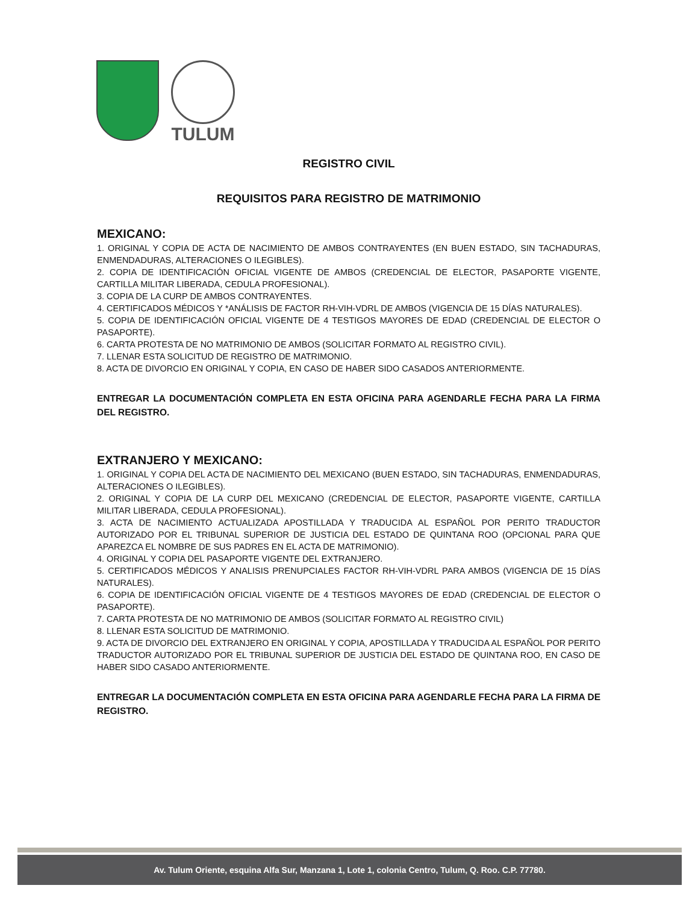TULUM
REGISTRO CIVIL
REQUISITOS PARA REGISTRO DE MATRIMONIO
MEXICANO:
1. ORIGINAL Y COPIA DE ACTA DE NACIMIENTO DE AMBOS CONTRAYENTES (EN BUEN ESTADO, SIN TACHADURAS, ENMENDADURAS, ALTERACIONES O ILEGIBLES).
2. COPIA DE IDENTIFICACIÓN OFICIAL VIGENTE DE AMBOS (CREDENCIAL DE ELECTOR, PASAPORTE VIGENTE, CARTILLA MILITAR LIBERADA, CEDULA PROFESIONAL).
3. COPIA DE LA CURP DE AMBOS CONTRAYENTES.
4. CERTIFICADOS MÉDICOS Y *ANÁLISIS DE FACTOR RH-VIH-VDRL DE AMBOS (VIGENCIA DE 15 DÍAS NATURALES).
5. COPIA DE IDENTIFICACIÓN OFICIAL VIGENTE DE 4 TESTIGOS MAYORES DE EDAD (CREDENCIAL DE ELECTOR O PASAPORTE).
6. CARTA PROTESTA DE NO MATRIMONIO DE AMBOS (SOLICITAR FORMATO AL REGISTRO CIVIL).
7. LLENAR ESTA SOLICITUD DE REGISTRO DE MATRIMONIO.
8. ACTA DE DIVORCIO EN ORIGINAL Y COPIA, EN CASO DE HABER SIDO CASADOS ANTERIORMENTE.
ENTREGAR LA DOCUMENTACIÓN COMPLETA EN ESTA OFICINA PARA AGENDARLE FECHA PARA LA FIRMA DEL REGISTRO.
EXTRANJERO Y MEXICANO:
1. ORIGINAL Y COPIA DEL ACTA DE NACIMIENTO DEL MEXICANO (BUEN ESTADO, SIN TACHADURAS, ENMENDADURAS, ALTERACIONES O ILEGIBLES).
2. ORIGINAL Y COPIA DE LA CURP DEL MEXICANO (CREDENCIAL DE ELECTOR, PASAPORTE VIGENTE, CARTILLA MILITAR LIBERADA, CEDULA PROFESIONAL).
3. ACTA DE NACIMIENTO ACTUALIZADA APOSTILLADA Y TRADUCIDA AL ESPAÑOL POR PERITO TRADUCTOR AUTORIZADO POR EL TRIBUNAL SUPERIOR DE JUSTICIA DEL ESTADO DE QUINTANA ROO (OPCIONAL PARA QUE APAREZCA EL NOMBRE DE SUS PADRES EN EL ACTA DE MATRIMONIO).
4. ORIGINAL Y COPIA DEL PASAPORTE VIGENTE DEL EXTRANJERO.
5. CERTIFICADOS MÉDICOS Y ANALISIS PRENUPCIALES FACTOR RH-VIH-VDRL PARA AMBOS (VIGENCIA DE 15 DÍAS NATURALES).
6. COPIA DE IDENTIFICACIÓN OFICIAL VIGENTE DE 4 TESTIGOS MAYORES DE EDAD (CREDENCIAL DE ELECTOR O PASAPORTE).
7. CARTA PROTESTA DE NO MATRIMONIO DE AMBOS (SOLICITAR FORMATO AL REGISTRO CIVIL)
8. LLENAR ESTA SOLICITUD DE MATRIMONIO.
9. ACTA DE DIVORCIO DEL EXTRANJERO EN ORIGINAL Y COPIA, APOSTILLADA Y TRADUCIDA AL ESPAÑOL POR PERITO TRADUCTOR AUTORIZADO POR EL TRIBUNAL SUPERIOR DE JUSTICIA DEL ESTADO DE QUINTANA ROO, EN CASO DE HABER SIDO CASADO ANTERIORMENTE.
ENTREGAR LA DOCUMENTACIÓN COMPLETA EN ESTA OFICINA PARA AGENDARLE FECHA PARA LA FIRMA DE REGISTRO.
Av. Tulum Oriente, esquina Alfa Sur, Manzana 1, Lote 1, colonia Centro, Tulum, Q. Roo. C.P. 77780.